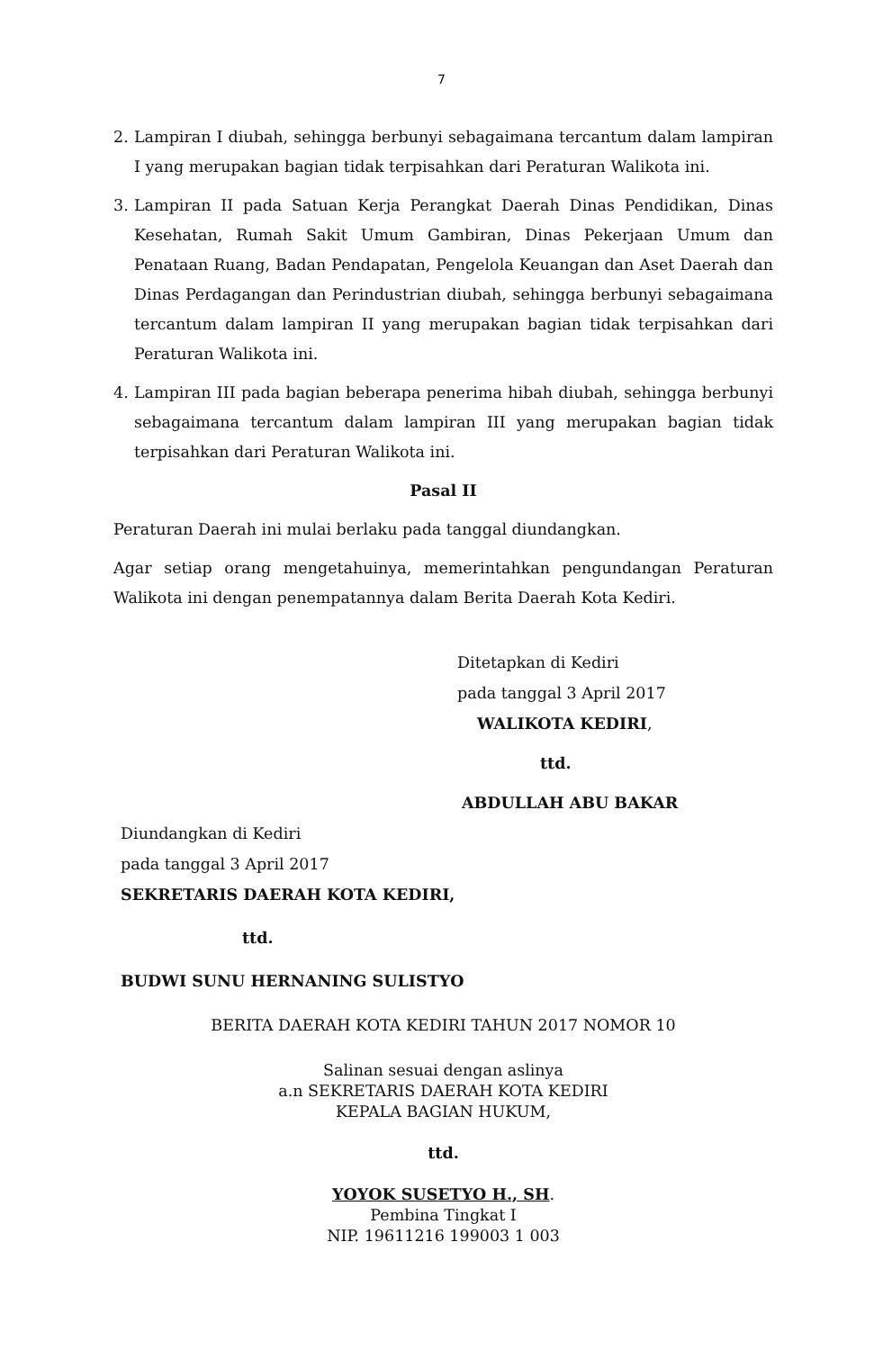7
2. Lampiran I diubah, sehingga berbunyi sebagaimana tercantum dalam lampiran I yang merupakan bagian tidak terpisahkan dari Peraturan Walikota ini.
3. Lampiran II pada Satuan Kerja Perangkat Daerah Dinas Pendidikan, Dinas Kesehatan, Rumah Sakit Umum Gambiran, Dinas Pekerjaan Umum dan Penataan Ruang, Badan Pendapatan, Pengelola Keuangan dan Aset Daerah dan Dinas Perdagangan dan Perindustrian diubah, sehingga berbunyi sebagaimana tercantum dalam lampiran II yang merupakan bagian tidak terpisahkan dari Peraturan Walikota ini.
4. Lampiran III pada bagian beberapa penerima hibah diubah, sehingga berbunyi sebagaimana tercantum dalam lampiran III yang merupakan bagian tidak terpisahkan dari Peraturan Walikota ini.
Pasal II
Peraturan Daerah ini mulai berlaku pada tanggal diundangkan.
Agar setiap orang mengetahuinya, memerintahkan pengundangan Peraturan Walikota ini dengan penempatannya dalam Berita Daerah Kota Kediri.
Ditetapkan di Kediri
pada tanggal 3 April 2017
WALIKOTA KEDIRI,
ttd.
ABDULLAH ABU BAKAR
Diundangkan di Kediri
pada tanggal 3 April 2017
SEKRETARIS DAERAH KOTA KEDIRI,
ttd.
BUDWI SUNU HERNANING SULISTYO
BERITA DAERAH KOTA KEDIRI TAHUN 2017 NOMOR 10
Salinan sesuai dengan aslinya
a.n SEKRETARIS DAERAH KOTA KEDIRI
KEPALA BAGIAN HUKUM,
ttd.
YOYOK SUSETYO H., SH.
Pembina Tingkat I
NIP. 19611216 199003 1 003